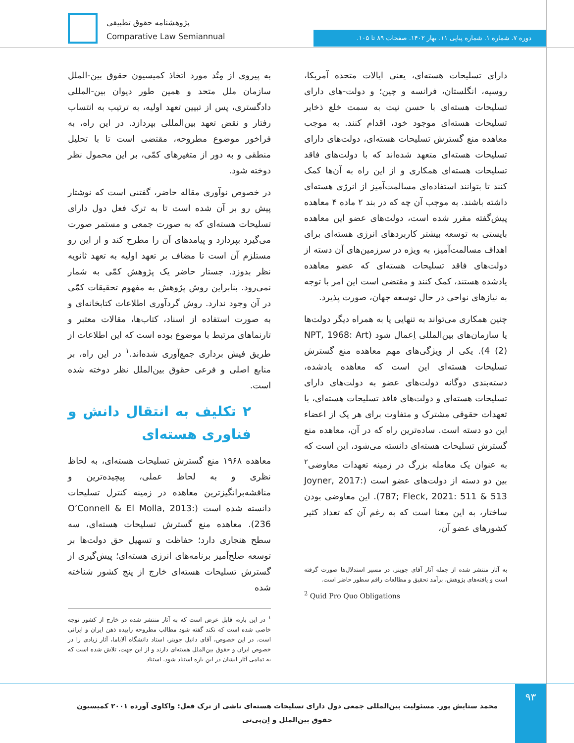پژوهشنامه حقوق تطبیقی
Comparative Law Semiannual
دوره ۷. شماره ۱. شماره پیاپی ۱۱. بهار ۱۴۰۲. صفحات ۸۹ تا ۱۰۵.
به پیروی از مِتُد مورد اتخاذ کمیسیون حقوق بین-الملل سازمان ملل متحد و همین طور دیوان بین-المللی دادگستری، پس از تبیین تعهد اولیه، به ترتیب به انتساب رفتار و نقض تعهد بین‌المللی بپردازد. در این راه، به فراخور موضوع مطروحه، مقتضی است تا با تحلیل منطقی و به دور از متغیرهای کمّی، بر این محمول نظر دوخته شود.
در خصوص نوآوری مقاله حاضر، گفتنی است که نوشتار پیش رو بر آن شده است تا به ترک فعل دول دارای تسلیحات هسته‌ای که به صورت جمعی و مستمر صورت می‌گیرد بپردازد و پیامدهای آن را مطرح کند و از این رو مستلزم آن است تا مضاف بر تعهد اولیه به تعهد ثانویه نظر بدوزد. جستار حاضر یک پژوهش کمّی به شمار نمی‌رود. بنابراین روش پژوهش به مفهوم تحقیقات کمّی در آن وجود ندارد. روش گردآوری اطلاعات کتابخانه‌ای و به صورت استفاده از اسناد، کتاب‌ها، مقالات معتبر و تارنماهای مرتبط با موضوع بوده است که این اطلاعات از طریق فیش برداری جمع‌آوری شده‌اند.<sup>۱</sup> در این راه، بر منابع اصلی و فرعی حقوق بین‌الملل نظر دوخته شده است.
۲ تکلیف به انتقال دانش و فناوری هسته‌ای
معاهده ۱۹۶۸ منع گسترش تسلیحات هسته‌ای، به لحاظ نظری و به لحاظ عملی، پیچیده‌ترین و مناقشه‌برانگیزترین معاهده در زمینه کنترل تسلیحات دانسته شده است (O’Connell & El Molla, 2013: 236). معاهده منع گسترش تسلیحات هسته‌ای، سه سطح هنجاری دارد؛ حفاظت و تسهیل حق دولت‌ها بر توسعه صلح‌آمیز برنامه‌های انرژی هسته‌ای؛ پیش‌گیری از گسترش تسلیحات هسته‌ای خارج از پنج کشور شناخته شده
<sup>۱</sup> در این باره، قابل عرض است که به آثار منتشر شده در خارج از کشور توجه خاصی شده است که نکند گفته شود مطالب مطروحه زاییده ذهن ایران و ایرانی است. در این خصوص، آقای دانیل جوینر، استاد دانشگاه آلاباما، آثار زیادی را در خصوص ایران و حقوق بین‌الملل هسته‌ای دارند و از این جهت، تلاش شده است که به تمامی آثار ایشان در این باره استناد شود. استناد
دارای تسلیحات هسته‌ای، یعنی ایالات متحده آمریکا، روسیه، انگلستان، فرانسه و چین؛ و دولت-های دارای تسلیحات هسته‌ای با حسن نیت به سمت خلع ذخایر تسلیحات هسته‌ای موجود خود، اقدام کنند. به موجب معاهده منع گسترش تسلیحات هسته‌ای، دولت‌های دارای تسلیحات هسته‌ای متعهد شده‌اند که با دولت‌های فاقد تسلیحات هسته‌ای همکاری و از این راه به آن‌ها کمک کنند تا بتوانند استفاده‌ای مسالمت‌آمیز از انرژی هسته‌ای داشته باشند. به موجب آن چه که در بند ۲ ماده ۴ معاهده پیش‌گفته مقرر شده است، دولت‌های عضو این معاهده بایستی به توسعه بیشتر کاربردهای انرژی هسته‌ای برای اهداف مسالمت‌آمیز، به ویژه در سرزمین‌های آن دسته از دولت‌های فاقد تسلیحات هسته‌ای که عضو معاهده یادشده هستند، کمک کنند و مقتضی است این امر با توجه به نیازهای نواحی در حال توسعه جهان، صورت پذیرد.
چنین همکاری می‌تواند به تنهایی یا به همراه دیگر دولت‌ها یا سازمان‌های بین‌المللی اِعمال شود (NPT, 1968: Art 4 (2)). یکی از ویژگی‌های مهم معاهده منع گسترش تسلیحات هسته‌ای این است که معاهده یادشده، دسته‌بندی دوگانه دولت‌های عضو به دولت‌های دارای تسلیحات هسته‌ای و دولت‌های فاقد تسلیحات هسته‌ای، با تعهدات حقوقی مشترک و متفاوت برای هر یک از اعضاء این دو دسته است. ساده‌ترین راه که در آن، معاهده منع گسترش تسلیحات هسته‌ای دانسته می‌شود، این است که به عنوان یک معامله بزرگ در زمینه تعهدات معاوضی<sup>۲</sup> بین دو دسته از دولت‌های عضو است (Joyner, 2017: 787; Fleck, 2021: 511 & 513). این معاوضی بودن ساختار، به این معنا است که به رغم آن که تعداد کثیر کشورهای عضو آن،
به آثار منتشر شده از جمله آثار آقای جوینر، در مسیر استدلال‌ها صورت گرفته است و یافته‌های پژوهش، برآمد تحقیق و مطالعات راقم سطور حاضر است.
<sup>2</sup> Quid Pro Quo Obligations
۹۳
محمد ستایش پور. مسئولیت بین‌المللی جمعی دول دارای تسلیحات هسته‌ای ناشی از ترک فعل: واکاوی آورده ۲۰۰۱ کمیسیون حقوق بین‌الملل و اِن‌پی‌تی